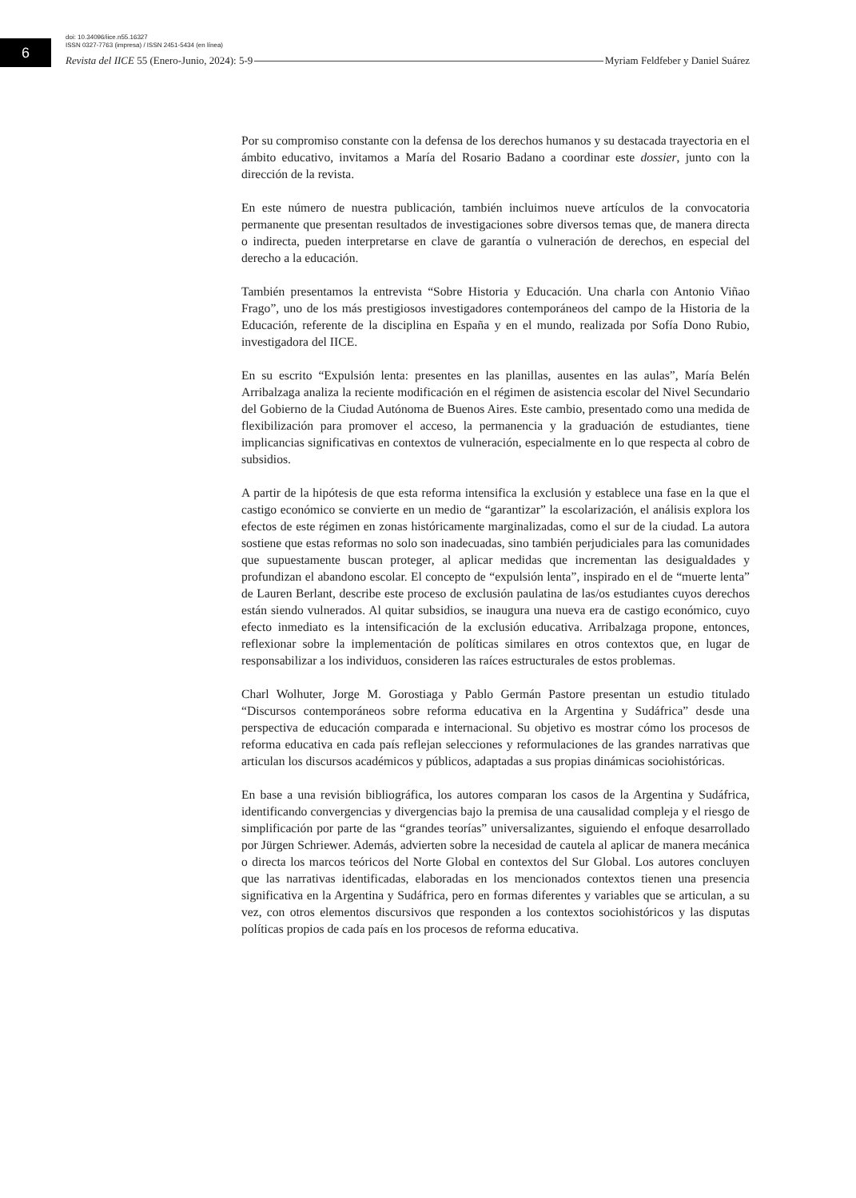6
doi: 10.34096/iice.n55.16327
ISSN 0327-7763 (impresa) / ISSN 2451-5434 (en línea)
Revista del IICE 55 (Enero-Junio, 2024): 5-9 Myriam Feldfeber y Daniel Suárez
Por su compromiso constante con la defensa de los derechos humanos y su destacada trayectoria en el ámbito educativo, invitamos a María del Rosario Badano a coordinar este dossier, junto con la dirección de la revista.
En este número de nuestra publicación, también incluimos nueve artículos de la convocatoria permanente que presentan resultados de investigaciones sobre diversos temas que, de manera directa o indirecta, pueden interpretarse en clave de garantía o vulneración de derechos, en especial del derecho a la educación.
También presentamos la entrevista “Sobre Historia y Educación. Una charla con Antonio Viñao Frago”, uno de los más prestigiosos investigadores contemporáneos del campo de la Historia de la Educación, referente de la disciplina en España y en el mundo, realizada por Sofía Dono Rubio, investigadora del IICE.
En su escrito “Expulsión lenta: presentes en las planillas, ausentes en las aulas”, María Belén Arribalzaga analiza la reciente modificación en el régimen de asistencia escolar del Nivel Secundario del Gobierno de la Ciudad Autónoma de Buenos Aires. Este cambio, presentado como una medida de flexibilización para promover el acceso, la permanencia y la graduación de estudiantes, tiene implicancias significativas en contextos de vulneración, especialmente en lo que respecta al cobro de subsidios.
A partir de la hipótesis de que esta reforma intensifica la exclusión y establece una fase en la que el castigo económico se convierte en un medio de “garantizar” la escolarización, el análisis explora los efectos de este régimen en zonas históricamente marginalizadas, como el sur de la ciudad. La autora sostiene que estas reformas no solo son inadecuadas, sino también perjudiciales para las comunidades que supuestamente buscan proteger, al aplicar medidas que incrementan las desigualdades y profundizan el abandono escolar. El concepto de “expulsión lenta”, inspirado en el de “muerte lenta” de Lauren Berlant, describe este proceso de exclusión paulatina de las/os estudiantes cuyos derechos están siendo vulnerados. Al quitar subsidios, se inaugura una nueva era de castigo económico, cuyo efecto inmediato es la intensificación de la exclusión educativa. Arribalzaga propone, entonces, reflexionar sobre la implementación de políticas similares en otros contextos que, en lugar de responsabilizar a los individuos, consideren las raíces estructurales de estos problemas.
Charl Wolhuter, Jorge M. Gorostiaga y Pablo Germán Pastore presentan un estudio titulado “Discursos contemporáneos sobre reforma educativa en la Argentina y Sudáfrica” desde una perspectiva de educación comparada e internacional. Su objetivo es mostrar cómo los procesos de reforma educativa en cada país reflejan selecciones y reformulaciones de las grandes narrativas que articulan los discursos académicos y públicos, adaptadas a sus propias dinámicas sociohistóricas.
En base a una revisión bibliográfica, los autores comparan los casos de la Argentina y Sudáfrica, identificando convergencias y divergencias bajo la premisa de una causalidad compleja y el riesgo de simplificación por parte de las “grandes teorías” universalizantes, siguiendo el enfoque desarrollado por Jürgen Schriewer. Además, advierten sobre la necesidad de cautela al aplicar de manera mecánica o directa los marcos teóricos del Norte Global en contextos del Sur Global. Los autores concluyen que las narrativas identificadas, elaboradas en los mencionados contextos tienen una presencia significativa en la Argentina y Sudáfrica, pero en formas diferentes y variables que se articulan, a su vez, con otros elementos discursivos que responden a los contextos sociohistóricos y las disputas políticas propios de cada país en los procesos de reforma educativa.